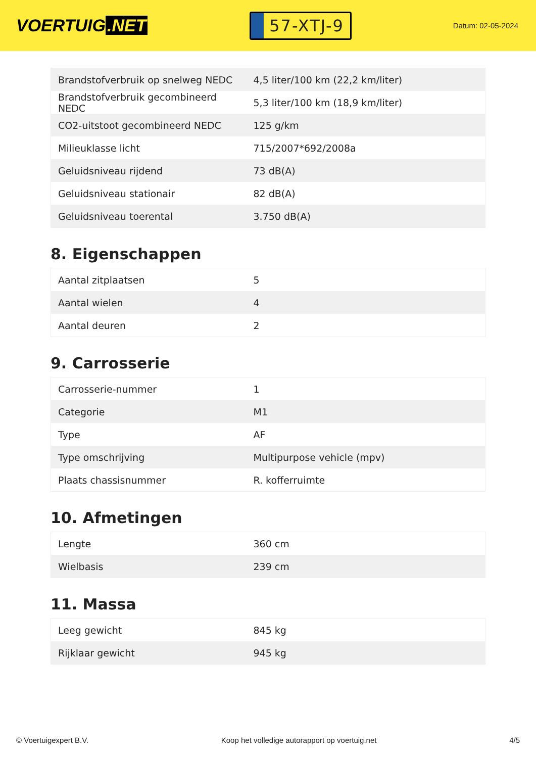VOERTUIG.NET
57-XTJ-9
Datum: 02-05-2024
| Brandstofverbruik op snelweg NEDC | 4,5 liter/100 km (22,2 km/liter) |
| Brandstofverbruik gecombineerd NEDC | 5,3 liter/100 km (18,9 km/liter) |
| CO2-uitstoot gecombineerd NEDC | 125 g/km |
| Milieuklasse licht | 715/2007*692/2008a |
| Geluidsniveau rijdend | 73 dB(A) |
| Geluidsniveau stationair | 82 dB(A) |
| Geluidsniveau toerental | 3.750 dB(A) |
8. Eigenschappen
| Aantal zitplaatsen | 5 |
| Aantal wielen | 4 |
| Aantal deuren | 2 |
9. Carrosserie
| Carrosserie-nummer | 1 |
| Categorie | M1 |
| Type | AF |
| Type omschrijving | Multipurpose vehicle (mpv) |
| Plaats chassisnummer | R. kofferruimte |
10. Afmetingen
| Lengte | 360 cm |
| Wielbasis | 239 cm |
11. Massa
| Leeg gewicht | 845 kg |
| Rijklaar gewicht | 945 kg |
© Voertuigexpert B.V. Koop het volledige autorapport op voertuig.net 4/5